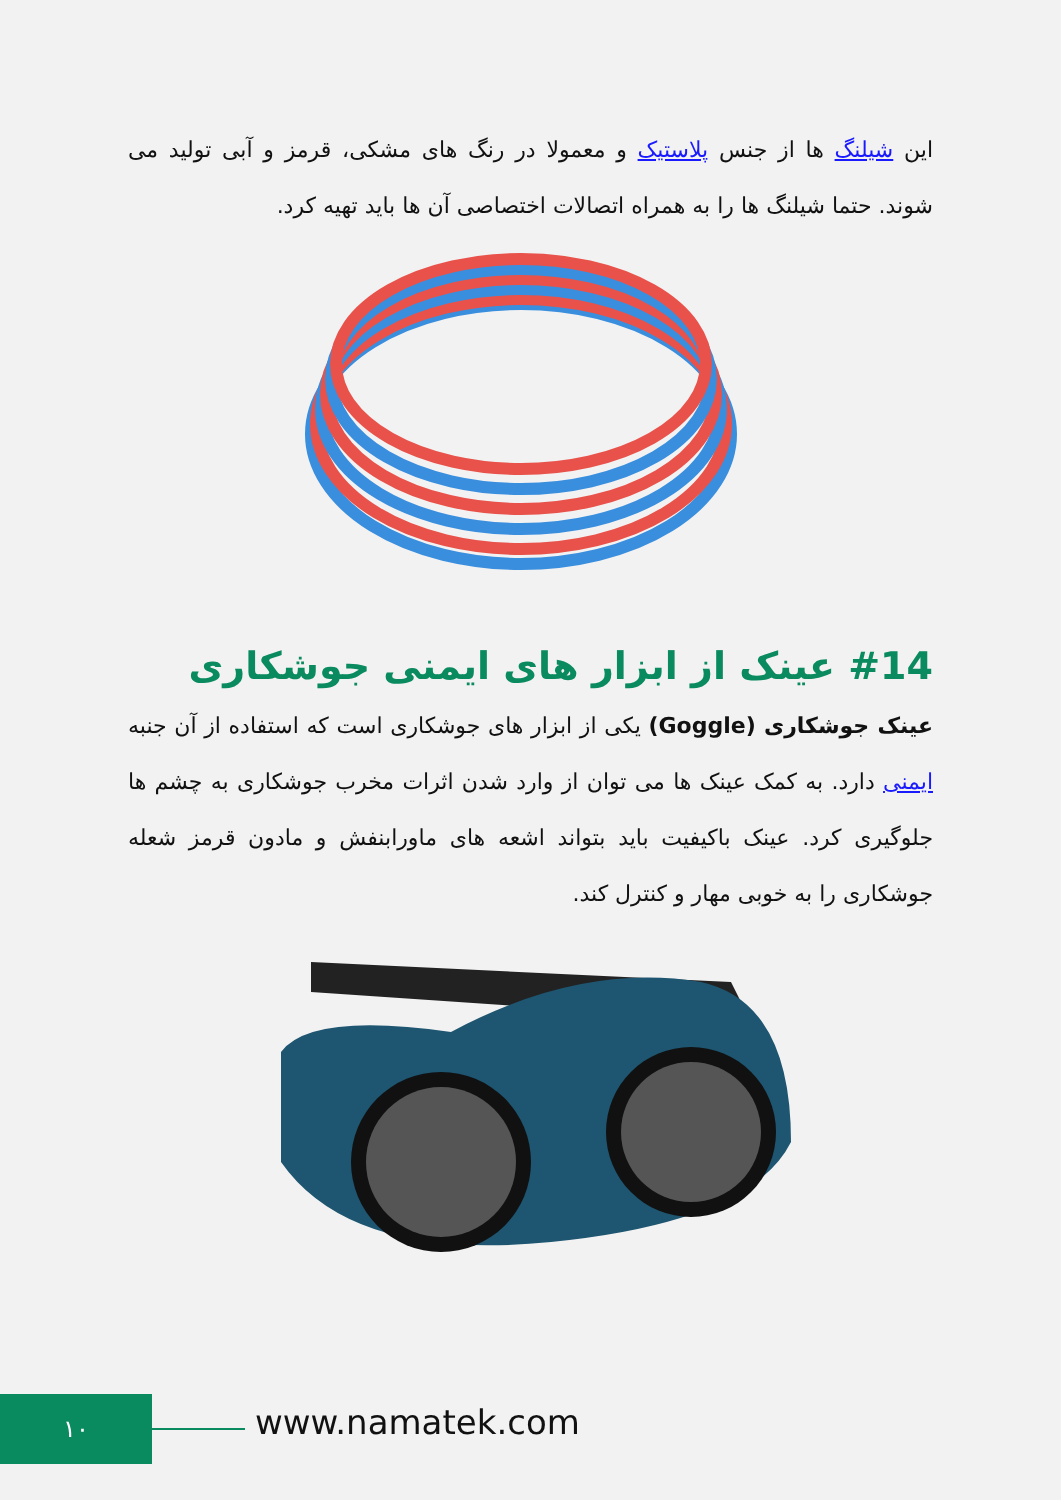این شیلنگ ها از جنس پلاستیک و معمولا در رنگ های مشکی، قرمز و آبی تولید می شوند. حتما شیلنگ ها را به همراه اتصالات اختصاصی آن ها باید تهیه کرد.
#14 عینک از ابزار های ایمنی جوشکاری
عینک جوشکاری (Goggle) یکی از ابزار های جوشکاری است که استفاده از آن جنبه ایمنی دارد. به کمک عینک ها می توان از وارد شدن اثرات مخرب جوشکاری به چشم ها جلوگیری کرد. عینک باکیفیت باید بتواند اشعه های ماورابنفش و مادون قرمز شعله جوشکاری را به خوبی مهار و کنترل کند.
۱۰ www.namatek.com